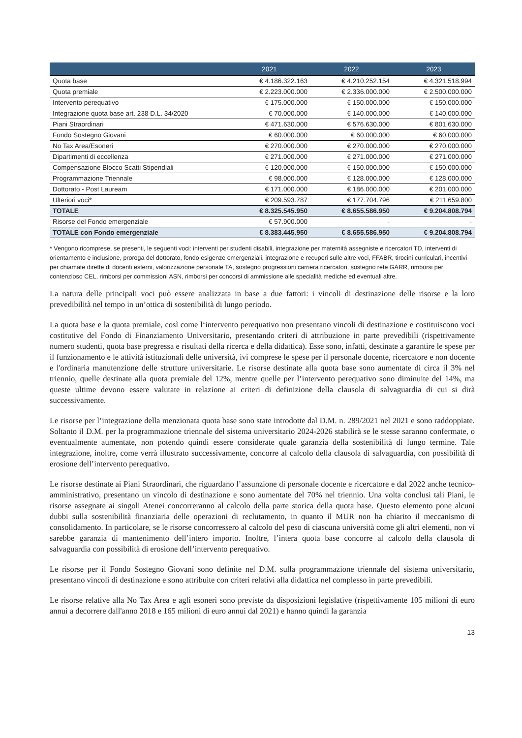| | 2021 | 2022 | 2023 |
| --- | --- | --- | --- |
| Quota base | € 4.186.322.163 | € 4.210.252.154 | € 4.321.518.994 |
| Quota premiale | € 2.223.000.000 | € 2.336.000.000 | € 2.500.000.000 |
| Intervento perequativo | € 175.000.000 | € 150.000.000 | € 150.000.000 |
| Integrazione quota base art. 238 D.L. 34/2020 | € 70.000.000 | € 140.000.000 | € 140.000.000 |
| Piani Straordinari | € 471.630.000 | € 576.630.000 | € 801.630.000 |
| Fondo Sostegno Giovani | € 60.000.000 | € 60.000.000 | € 60.000.000 |
| No Tax Area/Esoneri | € 270.000.000 | € 270.000.000 | € 270.000.000 |
| Dipartimenti di eccellenza | € 271.000.000 | € 271.000.000 | € 271.000.000 |
| Compensazione Blocco Scatti Stipendiali | € 120.000.000 | € 150.000.000 | € 150.000.000 |
| Programmazione Triennale | € 98.000.000 | € 128.000.000 | € 128.000.000 |
| Dottorato - Post Lauream | € 171.000.000 | € 186.000.000 | € 201.000.000 |
| Ulteriori voci* | € 209.593.787 | € 177.704.796 | € 211.659.800 |
| TOTALE | € 8.325.545.950 | € 8.655.586.950 | € 9.204.808.794 |
| Risorse del Fondo emergenziale | € 57.900.000 | - | - |
| TOTALE con Fondo emergenziale | € 8.383.445.950 | € 8.655.586.950 | € 9.204.808.794 |
* Vengono ricomprese, se presenti, le seguenti voci: interventi per studenti disabili, integrazione per maternità assegniste e ricercatori TD, interventi di orientamento e inclusione, proroga del dottorato, fondo esigenze emergenziali, integrazione e recuperi sulle altre voci, FFABR, tirocini curriculari, incentivi per chiamate dirette di docenti esterni, valorizzazione personale TA, sostegno progressioni carriera ricercatori, sostegno rete GARR, rimborsi per contenzioso CEL, rimborsi per commissioni ASN, rimborsi per concorsi di ammissione alle specialità mediche ed eventuali altre.
La natura delle principali voci può essere analizzata in base a due fattori: i vincoli di destinazione delle risorse e la loro prevedibilità nel tempo in un’ottica di sostenibilità di lungo periodo.
La quota base e la quota premiale, così come l‘intervento perequativo non presentano vincoli di destinazione e costituiscono voci costitutive del Fondo di Finanziamento Universitario, presentando criteri di attribuzione in parte prevedibili (rispettivamente numero studenti, quota base pregressa e risultati della ricerca e della didattica). Esse sono, infatti, destinate a garantire le spese per il funzionamento e le attività istituzionali delle università, ivi comprese le spese per il personale docente, ricercatore e non docente e l'ordinaria manutenzione delle strutture universitarie. Le risorse destinate alla quota base sono aumentate di circa il 3% nel triennio, quelle destinate alla quota premiale del 12%, mentre quelle per l’intervento perequativo sono diminuite del 14%, ma queste ultime devono essere valutate in relazione ai criteri di definizione della clausola di salvaguardia di cui si dirà successivamente.
Le risorse per l’integrazione della menzionata quota base sono state introdotte dal D.M. n. 289/2021 nel 2021 e sono raddoppiate. Soltanto il D.M. per la programmazione triennale del sistema universitario 2024-2026 stabilirà se le stesse saranno confermate, o eventualmente aumentate, non potendo quindi essere considerate quale garanzia della sostenibilità di lungo termine. Tale integrazione, inoltre, come verrà illustrato successivamente, concorre al calcolo della clausola di salvaguardia, con possibilità di erosione dell’intervento perequativo.
Le risorse destinate ai Piani Straordinari, che riguardano l’assunzione di personale docente e ricercatore e dal 2022 anche tecnico-amministrativo, presentano un vincolo di destinazione e sono aumentate del 70% nel triennio. Una volta conclusi tali Piani, le risorse assegnate ai singoli Atenei concorreranno al calcolo della parte storica della quota base. Questo elemento pone alcuni dubbi sulla sostenibilità finanziaria delle operazioni di reclutamento, in quanto il MUR non ha chiarito il meccanismo di consolidamento. In particolare, se le risorse concorressero al calcolo del peso di ciascuna università come gli altri elementi, non vi sarebbe garanzia di mantenimento dell’intero importo. Inoltre, l’intera quota base concorre al calcolo della clausola di salvaguardia con possibilità di erosione dell’intervento perequativo.
Le risorse per il Fondo Sostegno Giovani sono definite nel D.M. sulla programmazione triennale del sistema universitario, presentano vincoli di destinazione e sono attribuite con criteri relativi alla didattica nel complesso in parte prevedibili.
Le risorse relative alla No Tax Area e agli esoneri sono previste da disposizioni legislative (rispettivamente 105 milioni di euro annui a decorrere dall'anno 2018 e 165 milioni di euro annui dal 2021) e hanno quindi la garanzia
13